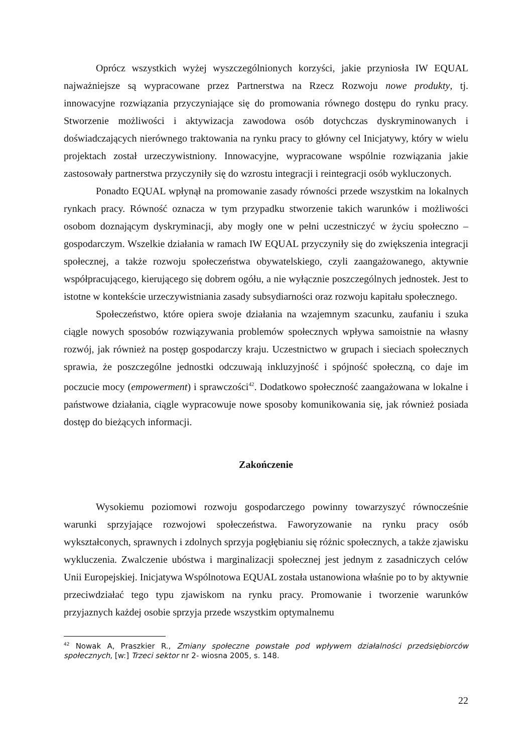Oprócz wszystkich wyżej wyszczególnionych korzyści, jakie przyniosła IW EQUAL najważniejsze są wypracowane przez Partnerstwa na Rzecz Rozwoju nowe produkty, tj. innowacyjne rozwiązania przyczyniające się do promowania równego dostępu do rynku pracy. Stworzenie możliwości i aktywizacja zawodowa osób dotychczas dyskryminowanych i doświadczających nierównego traktowania na rynku pracy to główny cel Inicjatywy, który w wielu projektach został urzeczywistniony. Innowacyjne, wypracowane wspólnie rozwiązania jakie zastosowały partnerstwa przyczyniły się do wzrostu integracji i reintegracji osób wykluczonych.
Ponadto EQUAL wpłynął na promowanie zasady równości przede wszystkim na lokalnych rynkach pracy. Równość oznacza w tym przypadku stworzenie takich warunków i możliwości osobom doznającym dyskryminacji, aby mogły one w pełni uczestniczyć w życiu społeczno – gospodarczym. Wszelkie działania w ramach IW EQUAL przyczyniły się do zwiększenia integracji społecznej, a także rozwoju społeczeństwa obywatelskiego, czyli zaangażowanego, aktywnie współpracującego, kierującego się dobrem ogółu, a nie wyłącznie poszczególnych jednostek. Jest to istotne w kontekście urzeczywistniania zasady subsydiarności oraz rozwoju kapitału społecznego.
Społeczeństwo, które opiera swoje działania na wzajemnym szacunku, zaufaniu i szuka ciągle nowych sposobów rozwiązywania problemów społecznych wpływa samoistnie na własny rozwój, jak również na postęp gospodarczy kraju. Uczestnictwo w grupach i sieciach społecznych sprawia, że poszczególne jednostki odczuwają inkluzyjność i spójność społeczną, co daje im poczucie mocy (empowerment) i sprawczości<sup>42</sup>. Dodatkowo społeczność zaangażowana w lokalne i państwowe działania, ciągle wypracowuje nowe sposoby komunikowania się, jak również posiada dostęp do bieżących informacji.
Zakończenie
Wysokiemu poziomowi rozwoju gospodarczego powinny towarzyszyć równocześnie warunki sprzyjające rozwojowi społeczeństwa. Faworyzowanie na rynku pracy osób wykształconych, sprawnych i zdolnych sprzyja pogłębianiu się różnic społecznych, a także zjawisku wykluczenia. Zwalczenie ubóstwa i marginalizacji społecznej jest jednym z zasadniczych celów Unii Europejskiej. Inicjatywa Wspólnotowa EQUAL została ustanowiona właśnie po to by aktywnie przeciwdziałać tego typu zjawiskom na rynku pracy. Promowanie i tworzenie warunków przyjaznych każdej osobie sprzyja przede wszystkim optymalnemu
<sup>42</sup> Nowak A, Praszkier R., Zmiany społeczne powstałe pod wpływem działalności przedsiębiorców społecznych, [w:] Trzeci sektor nr 2- wiosna 2005, s. 148.
22